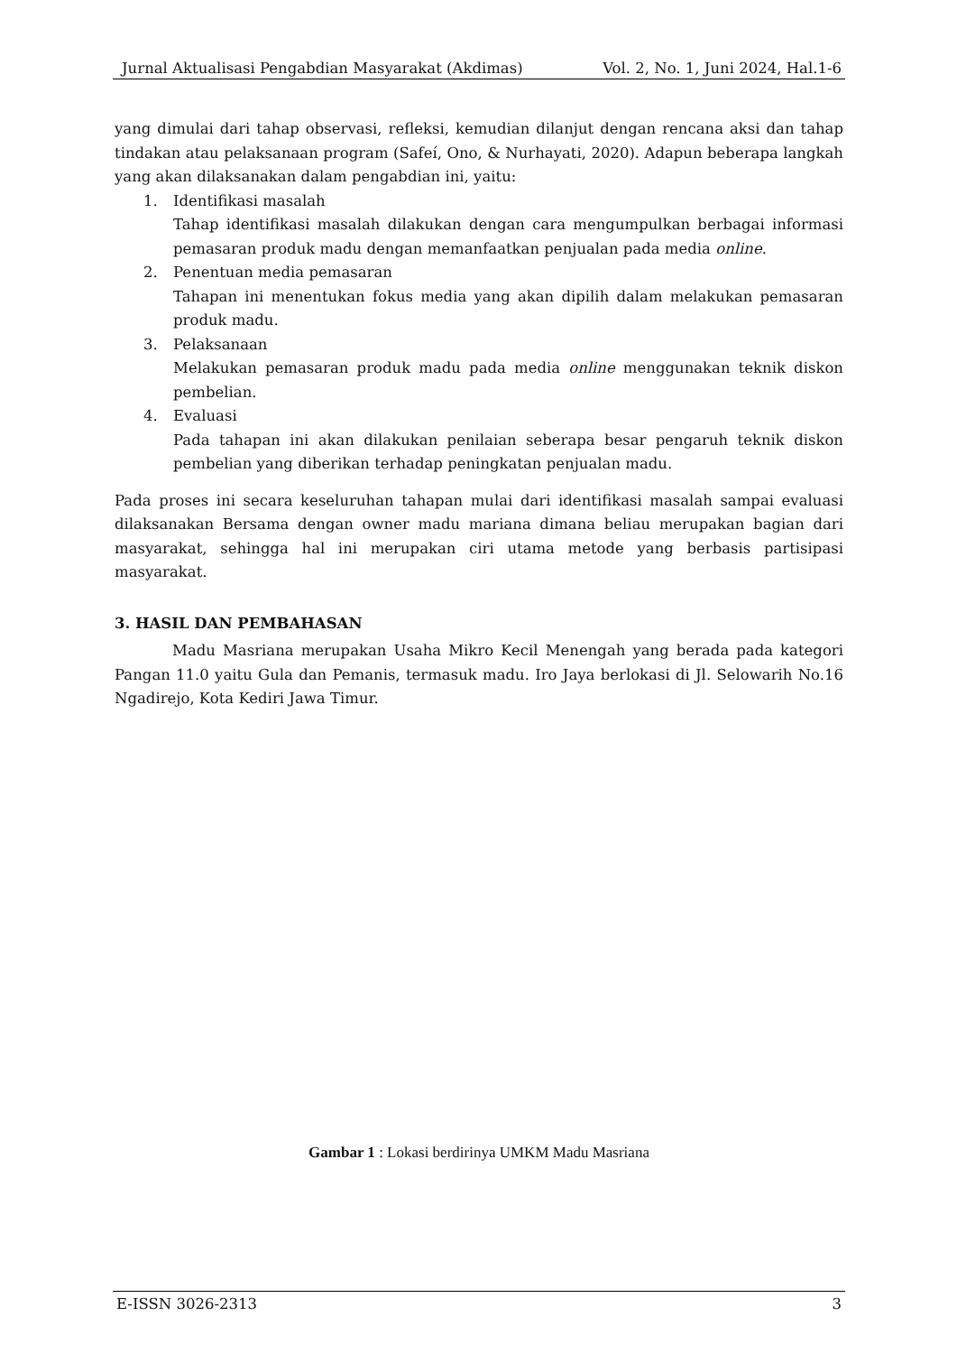Jurnal Aktualisasi Pengabdian Masyarakat (Akdimas) Vol. 2, No. 1, Juni 2024, Hal.1-6
yang dimulai dari tahap observasi, refleksi, kemudian dilanjut dengan rencana aksi dan tahap tindakan atau pelaksanaan program (Safeí, Ono, & Nurhayati, 2020). Adapun beberapa langkah yang akan dilaksanakan dalam pengabdian ini, yaitu:
1. Identifikasi masalah
Tahap identifikasi masalah dilakukan dengan cara mengumpulkan berbagai informasi pemasaran produk madu dengan memanfaatkan penjualan pada media online.
2. Penentuan media pemasaran
Tahapan ini menentukan fokus media yang akan dipilih dalam melakukan pemasaran produk madu.
3. Pelaksanaan
Melakukan pemasaran produk madu pada media online menggunakan teknik diskon pembelian.
4. Evaluasi
Pada tahapan ini akan dilakukan penilaian seberapa besar pengaruh teknik diskon pembelian yang diberikan terhadap peningkatan penjualan madu.
Pada proses ini secara keseluruhan tahapan mulai dari identifikasi masalah sampai evaluasi dilaksanakan Bersama dengan owner madu mariana dimana beliau merupakan bagian dari masyarakat, sehingga hal ini merupakan ciri utama metode yang berbasis partisipasi masyarakat.
3. HASIL DAN PEMBAHASAN
Madu Masriana merupakan Usaha Mikro Kecil Menengah yang berada pada kategori Pangan 11.0 yaitu Gula dan Pemanis, termasuk madu. Iro Jaya berlokasi di Jl. Selowarih No.16 Ngadirejo, Kota Kediri Jawa Timur.
Gambar 1 : Lokasi berdirinya UMKM Madu Masriana
E-ISSN 3026-2313 3